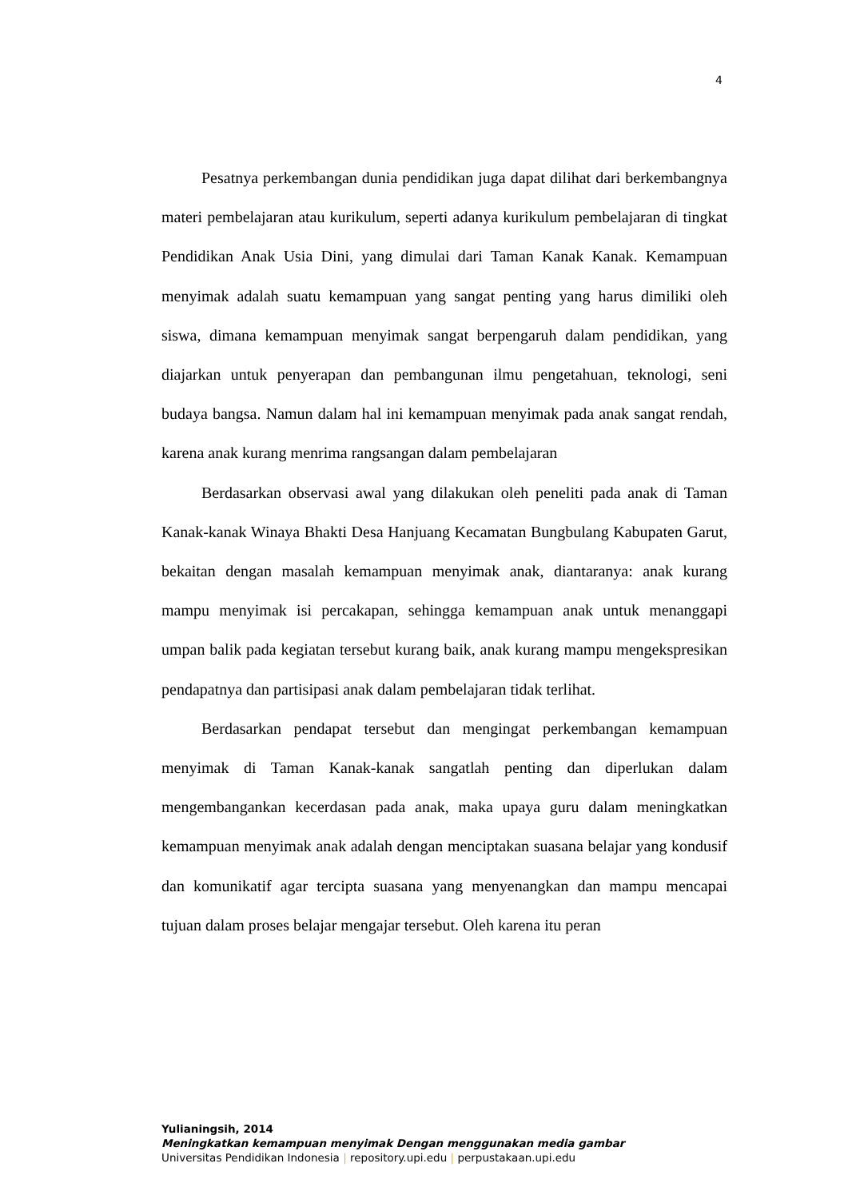4
Pesatnya perkembangan dunia pendidikan juga dapat dilihat dari berkembangnya materi pembelajaran atau kurikulum, seperti adanya kurikulum pembelajaran di tingkat Pendidikan Anak Usia Dini, yang dimulai dari Taman Kanak Kanak. Kemampuan menyimak adalah suatu kemampuan yang sangat penting yang harus dimiliki oleh siswa, dimana kemampuan menyimak sangat berpengaruh dalam pendidikan, yang diajarkan untuk penyerapan dan pembangunan ilmu pengetahuan, teknologi, seni budaya bangsa. Namun dalam hal ini kemampuan menyimak pada anak sangat rendah, karena anak kurang menrima rangsangan dalam pembelajaran
Berdasarkan observasi awal yang dilakukan oleh peneliti pada anak di Taman Kanak-kanak Winaya Bhakti Desa Hanjuang Kecamatan Bungbulang Kabupaten Garut, bekaitan dengan masalah kemampuan menyimak anak, diantaranya: anak kurang mampu menyimak isi percakapan, sehingga kemampuan anak untuk menanggapi umpan balik pada kegiatan tersebut kurang baik, anak kurang mampu mengekspresikan pendapatnya dan partisipasi anak dalam pembelajaran tidak terlihat.
Berdasarkan pendapat tersebut dan mengingat perkembangan kemampuan menyimak di Taman Kanak-kanak sangatlah penting dan diperlukan dalam mengembangankan kecerdasan pada anak, maka upaya guru dalam meningkatkan kemampuan menyimak anak adalah dengan menciptakan suasana belajar yang kondusif dan komunikatif agar tercipta suasana yang menyenangkan dan mampu mencapai tujuan dalam proses belajar mengajar tersebut. Oleh karena itu peran
Yulianingsih, 2014
Meningkatkan kemampuan menyimak Dengan menggunakan media gambar
Universitas Pendidikan Indonesia | repository.upi.edu | perpustakaan.upi.edu